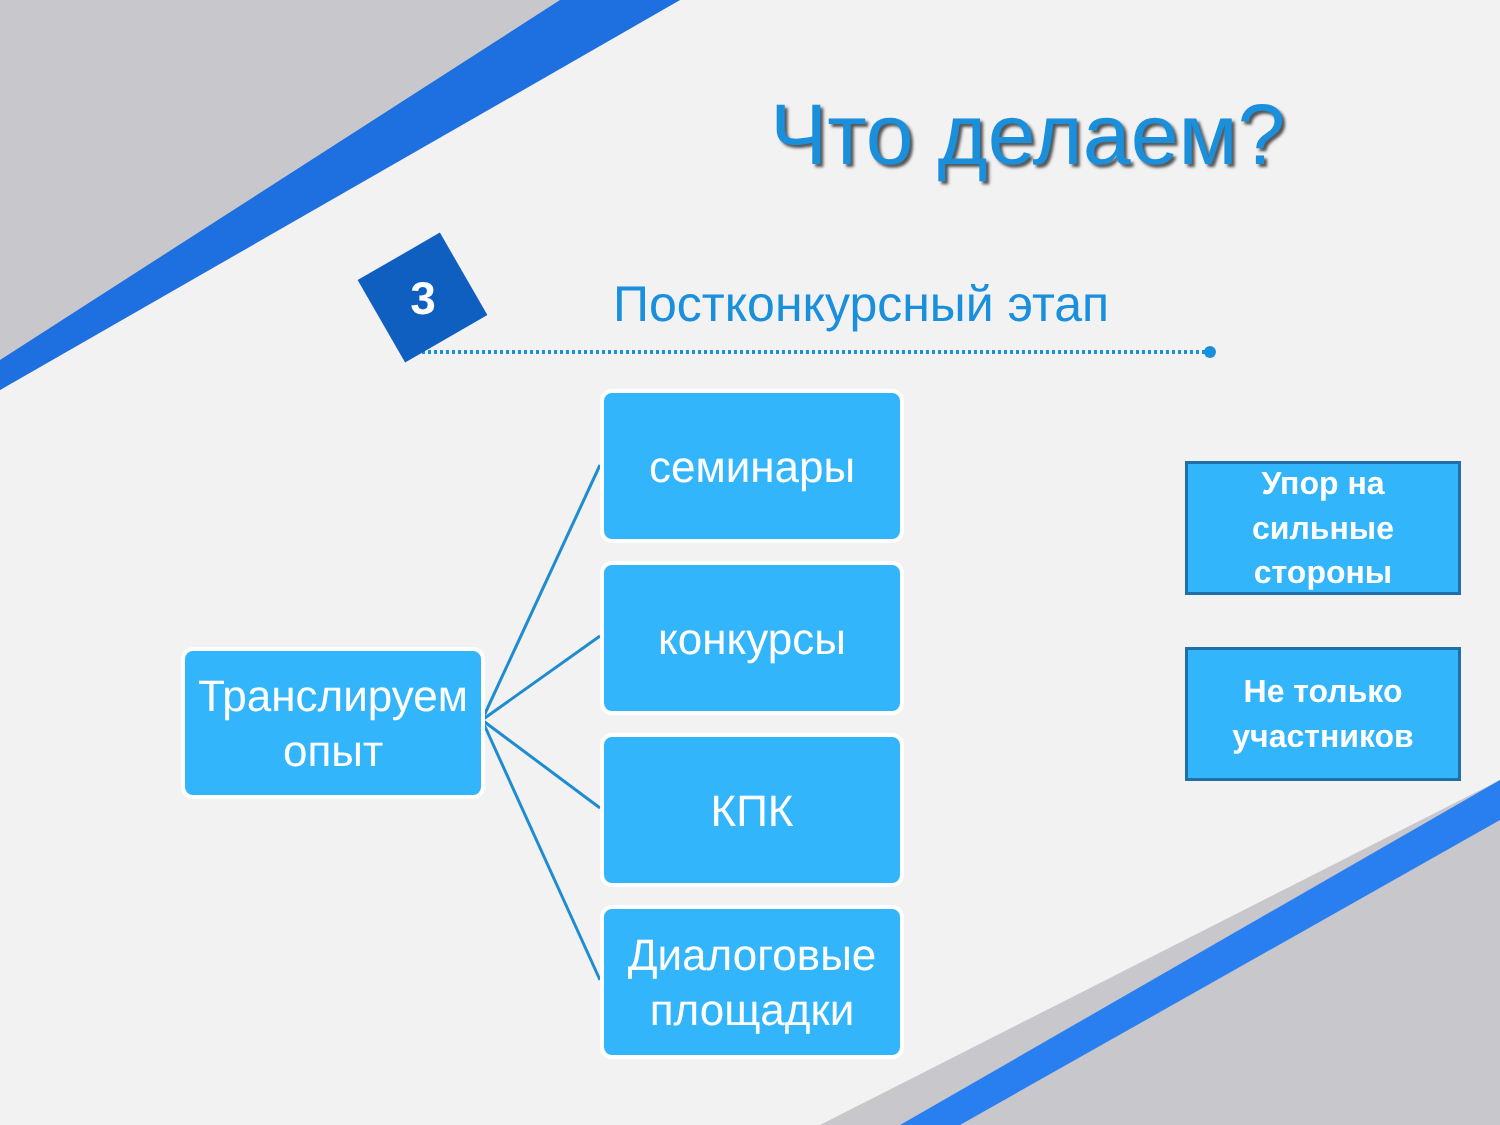Что делаем?
3 Постконкурсный этап
Транслируем
опыт
семинары
конкурсы
КПК
Диалоговые
площадки
Упор на
сильные
стороны
Не только
участников